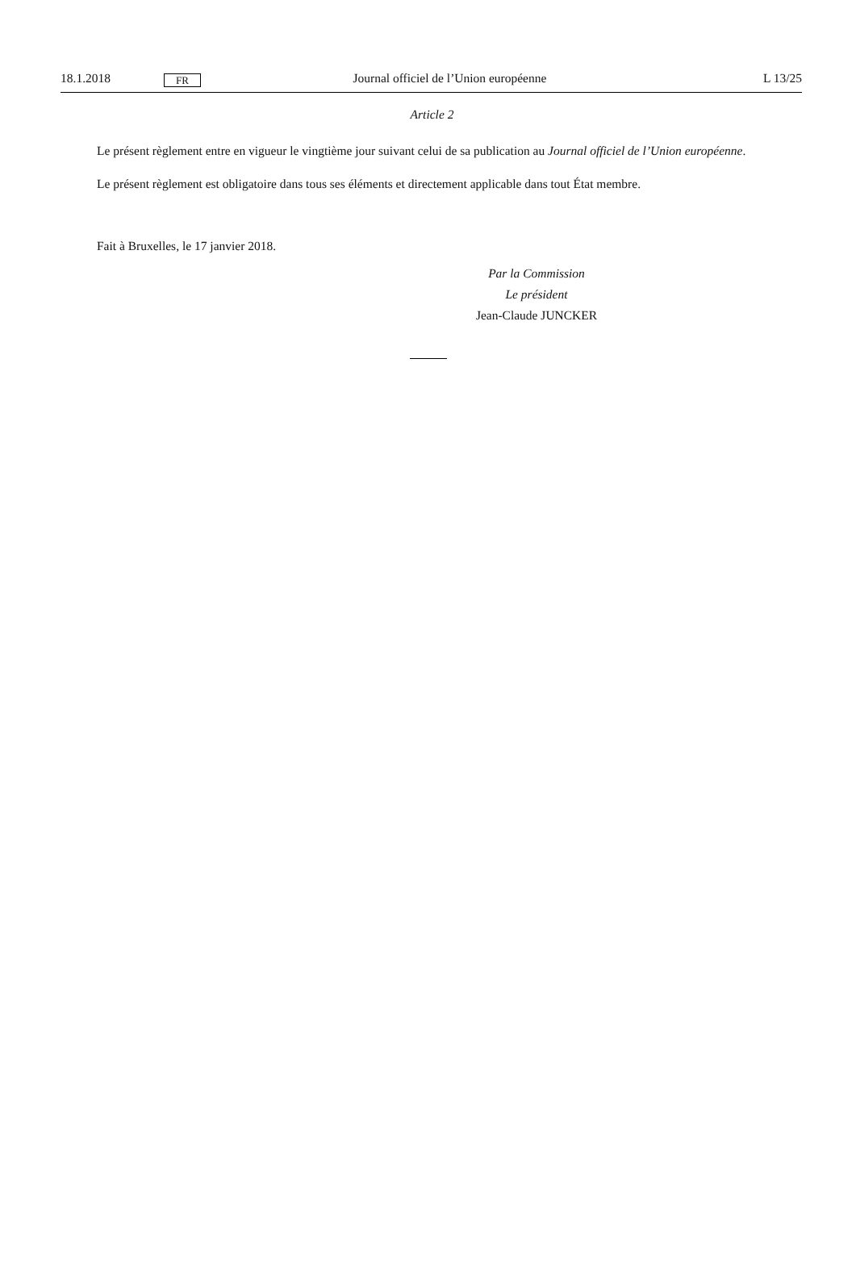18.1.2018 FR Journal officiel de l’Union européenne L 13/25
Article 2
Le présent règlement entre en vigueur le vingtième jour suivant celui de sa publication au Journal officiel de l’Union européenne.
Le présent règlement est obligatoire dans tous ses éléments et directement applicable dans tout État membre.
Fait à Bruxelles, le 17 janvier 2018.
Par la Commission
Le président
Jean-Claude JUNCKER